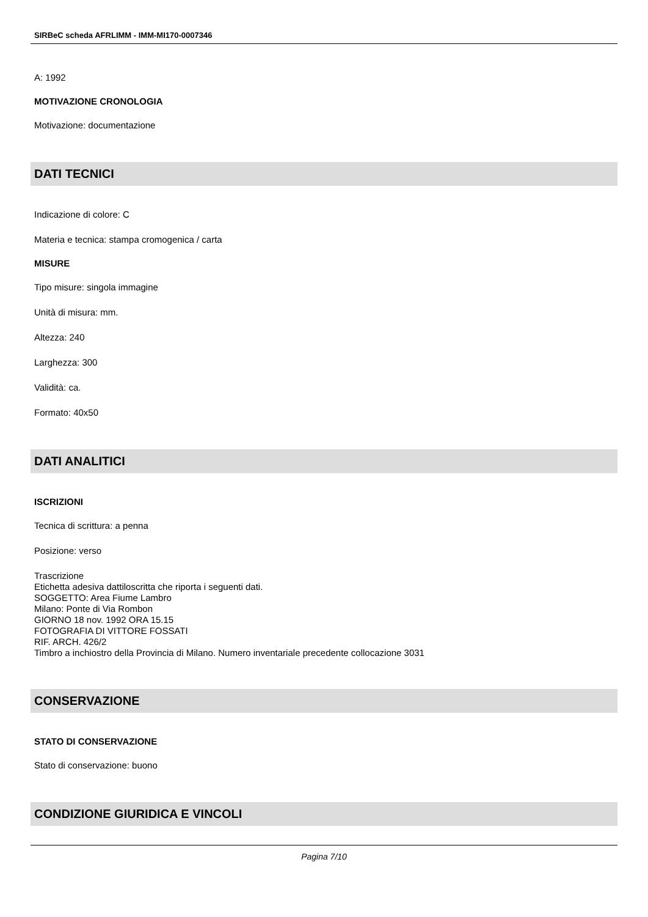SIRBeC scheda AFRLIMM - IMM-MI170-0007346
A: 1992
MOTIVAZIONE CRONOLOGIA
Motivazione: documentazione
DATI TECNICI
Indicazione di colore: C
Materia e tecnica: stampa cromogenica / carta
MISURE
Tipo misure: singola immagine
Unità di misura: mm.
Altezza: 240
Larghezza: 300
Validità: ca.
Formato: 40x50
DATI ANALITICI
ISCRIZIONI
Tecnica di scrittura: a penna
Posizione: verso
Trascrizione
Etichetta adesiva dattiloscritta che riporta i seguenti dati.
SOGGETTO: Area Fiume Lambro
Milano: Ponte di Via Rombon
GIORNO 18 nov. 1992 ORA 15.15
FOTOGRAFIA DI VITTORE FOSSATI
RIF. ARCH. 426/2
Timbro a inchiostro della Provincia di Milano. Numero inventariale precedente collocazione 3031
CONSERVAZIONE
STATO DI CONSERVAZIONE
Stato di conservazione: buono
CONDIZIONE GIURIDICA E VINCOLI
Pagina 7/10